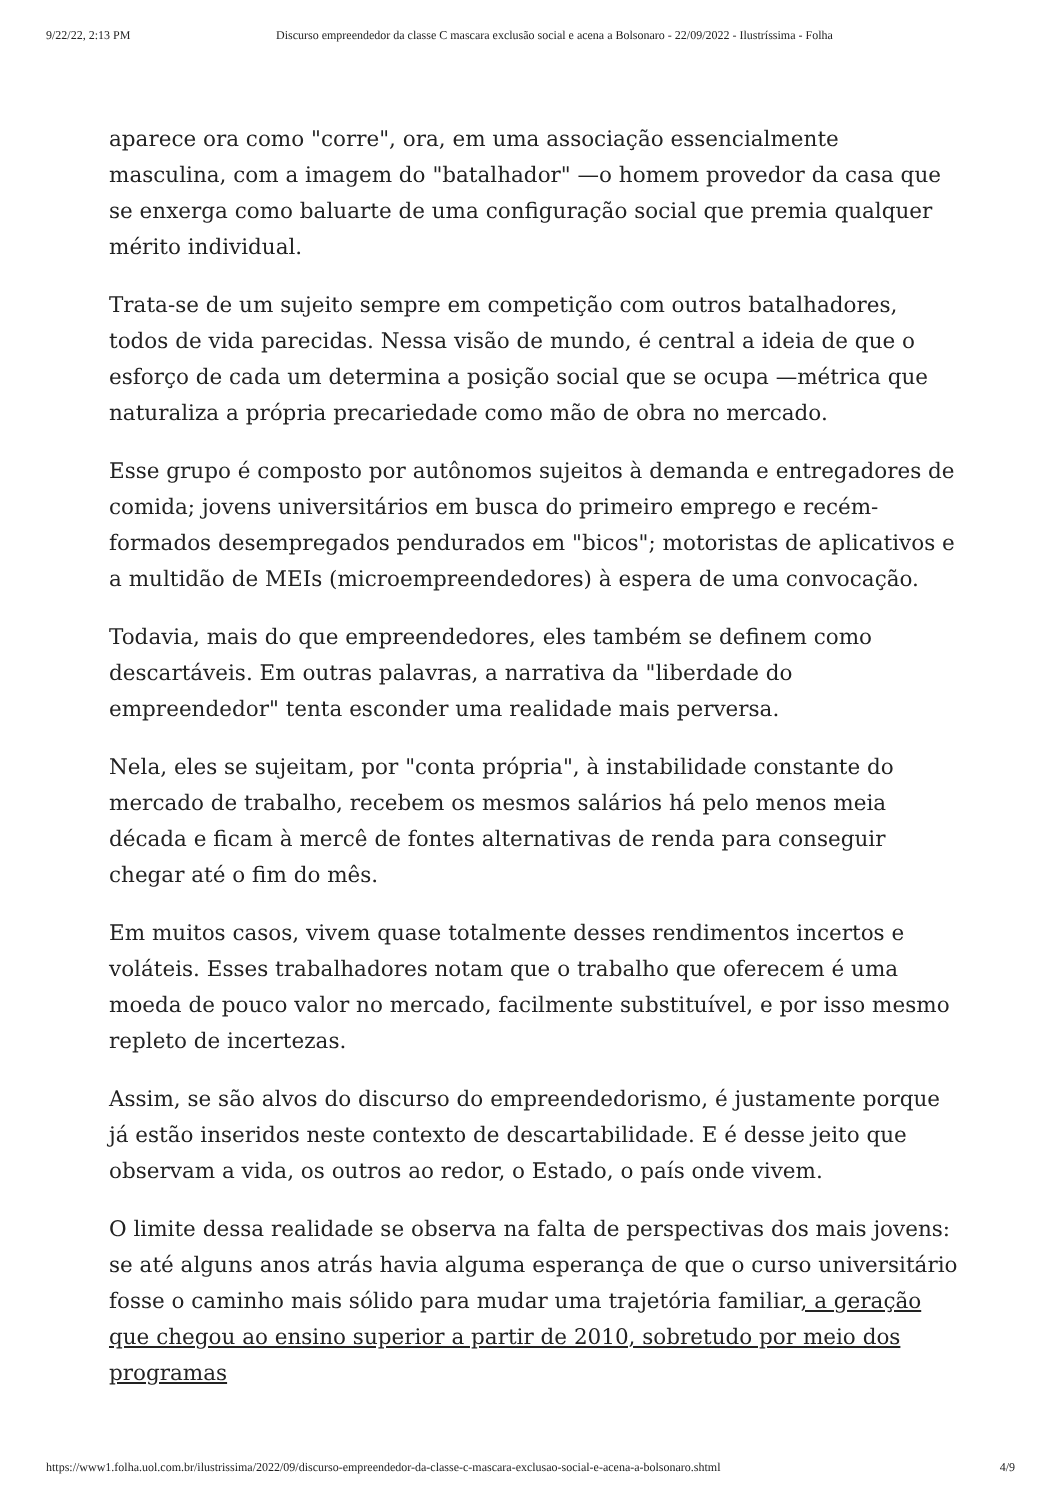9/22/22, 2:13 PM Discurso empreendedor da classe C mascara exclusão social e acena a Bolsonaro - 22/09/2022 - Ilustríssima - Folha
aparece ora como "corre", ora, em uma associação essencialmente masculina, com a imagem do "batalhador" —o homem provedor da casa que se enxerga como baluarte de uma configuração social que premia qualquer mérito individual.
Trata-se de um sujeito sempre em competição com outros batalhadores, todos de vida parecidas. Nessa visão de mundo, é central a ideia de que o esforço de cada um determina a posição social que se ocupa —métrica que naturaliza a própria precariedade como mão de obra no mercado.
Esse grupo é composto por autônomos sujeitos à demanda e entregadores de comida; jovens universitários em busca do primeiro emprego e recém-formados desempregados pendurados em "bicos"; motoristas de aplicativos e a multidão de MEIs (microempreendedores) à espera de uma convocação.
Todavia, mais do que empreendedores, eles também se definem como descartáveis. Em outras palavras, a narrativa da "liberdade do empreendedor" tenta esconder uma realidade mais perversa.
Nela, eles se sujeitam, por "conta própria", à instabilidade constante do mercado de trabalho, recebem os mesmos salários há pelo menos meia década e ficam à mercê de fontes alternativas de renda para conseguir chegar até o fim do mês.
Em muitos casos, vivem quase totalmente desses rendimentos incertos e voláteis. Esses trabalhadores notam que o trabalho que oferecem é uma moeda de pouco valor no mercado, facilmente substituível, e por isso mesmo repleto de incertezas.
Assim, se são alvos do discurso do empreendedorismo, é justamente porque já estão inseridos neste contexto de descartabilidade. E é desse jeito que observam a vida, os outros ao redor, o Estado, o país onde vivem.
O limite dessa realidade se observa na falta de perspectivas dos mais jovens: se até alguns anos atrás havia alguma esperança de que o curso universitário fosse o caminho mais sólido para mudar uma trajetória familiar, a geração que chegou ao ensino superior a partir de 2010, sobretudo por meio dos programas
https://www1.folha.uol.com.br/ilustrissima/2022/09/discurso-empreendedor-da-classe-c-mascara-exclusao-social-e-acena-a-bolsonaro.shtml 4/9